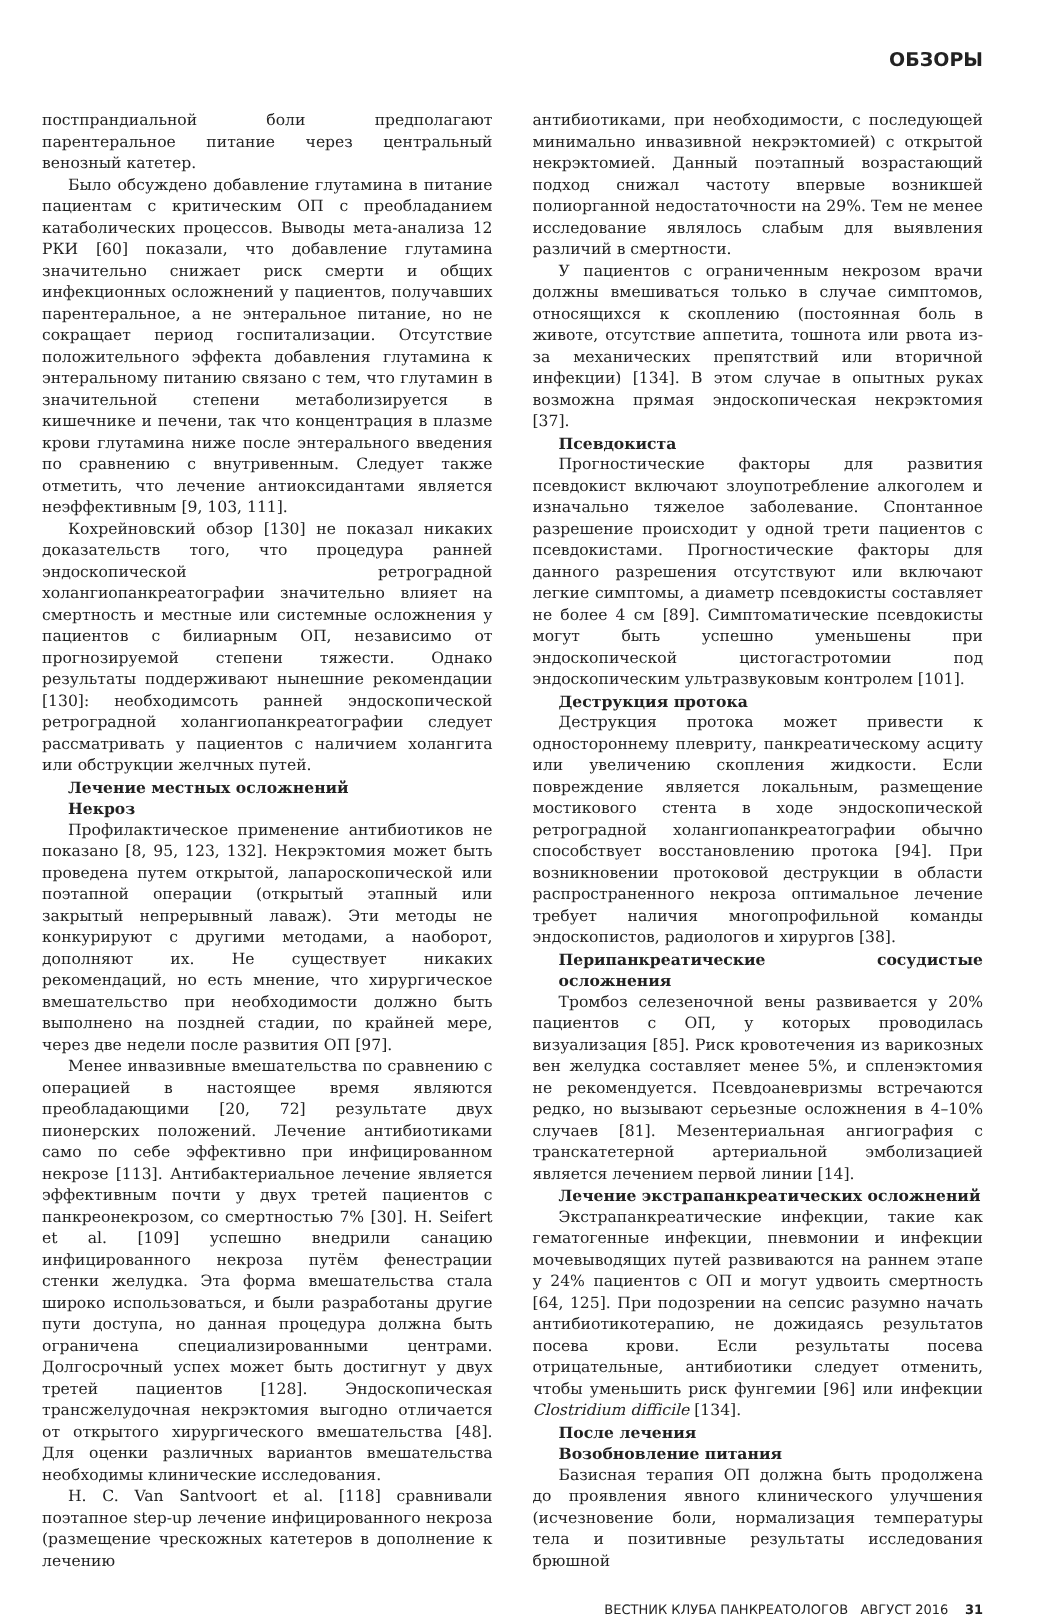ОБЗОРЫ
постпрандиальной боли предполагают парентеральное питание через центральный венозный катетер.
Было обсуждено добавление глутамина в питание пациентам с критическим ОП с преобладанием катаболических процессов. Выводы мета-анализа 12 РКИ [60] показали, что добавление глутамина значительно снижает риск смерти и общих инфекционных осложнений у пациентов, получавших парентеральное, а не энтеральное питание, но не сокращает период госпитализации. Отсутствие положительного эффекта добавления глутамина к энтеральному питанию связано с тем, что глутамин в значительной степени метаболизируется в кишечнике и печени, так что концентрация в плазме крови глутамина ниже после энтерального введения по сравнению с внутривенным. Следует также отметить, что лечение антиоксидантами является неэффективным [9, 103, 111].
Кохрейновский обзор [130] не показал никаких доказательств того, что процедура ранней эндоскопической ретроградной холангиопанкреатографии значительно влияет на смертность и местные или системные осложнения у пациентов с билиарным ОП, независимо от прогнозируемой степени тяжести. Однако результаты поддерживают нынешние рекомендации [130]: необходимсоть ранней эндоскопической ретроградной холангиопанкреатографии следует рассматривать у пациентов с наличием холангита или обструкции желчных путей.
Лечение местных осложнений
Некроз
Профилактическое применение антибиотиков не показано [8, 95, 123, 132]. Некрэктомия может быть проведена путем открытой, лапароскопической или поэтапной операции (открытый этапный или закрытый непрерывный лаваж). Эти методы не конкурируют с другими методами, а наоборот, дополняют их. Не существует никаких рекомендаций, но есть мнение, что хирургическое вмешательство при необходимости должно быть выполнено на поздней стадии, по крайней мере, через две недели после развития ОП [97].
Менее инвазивные вмешательства по сравнению с операцией в настоящее время являются преобладающими [20, 72] результате двух пионерских положений. Лечение антибиотиками само по себе эффективно при инфицированном некрозе [113]. Антибактериальное лечение является эффективным почти у двух третей пациентов с панкреонекрозом, со смертностью 7% [30]. H. Seifert et al. [109] успешно внедрили санацию инфицированного некроза путём фенестрации стенки желудка. Эта форма вмешательства стала широко использоваться, и были разработаны другие пути доступа, но данная процедура должна быть ограничена специализированными центрами. Долгосрочный успех может быть достигнут у двух третей пациентов [128]. Эндоскопическая трансжелудочная некрэктомия выгодно отличается от открытого хирургического вмешательства [48]. Для оценки различных вариантов вмешательства необходимы клинические исследования.
H. C. Van Santvoort et al. [118] сравнивали поэтапное step-up лечение инфицированного некроза (размещение чрескожных катетеров в дополнение к лечению
антибиотиками, при необходимости, с последующей минимально инвазивной некрэктомией) с открытой некрэктомией. Данный поэтапный возрастающий подход снижал частоту впервые возникшей полиорганной недостаточности на 29%. Тем не менее исследование являлось слабым для выявления различий в смертности.
У пациентов с ограниченным некрозом врачи должны вмешиваться только в случае симптомов, относящихся к скоплению (постоянная боль в животе, отсутствие аппетита, тошнота или рвота из-за механических препятствий или вторичной инфекции) [134]. В этом случае в опытных руках возможна прямая эндоскопическая некрэктомия [37].
Псевдокиста
Прогностические факторы для развития псевдокист включают злоупотребление алкоголем и изначально тяжелое заболевание. Спонтанное разрешение происходит у одной трети пациентов с псевдокистами. Прогностические факторы для данного разрешения отсутствуют или включают легкие симптомы, а диаметр псевдокисты составляет не более 4 см [89]. Симптоматические псевдокисты могут быть успешно уменьшены при эндоскопической цистогастротомии под эндоскопическим ультразвуковым контролем [101].
Деструкция протока
Деструкция протока может привести к одностороннему плевриту, панкреатическому асциту или увеличению скопления жидкости. Если повреждение является локальным, размещение мостикового стента в ходе эндоскопической ретроградной холангиопанкреатографии обычно способствует восстановлению протока [94]. При возникновении протоковой деструкции в области распространенного некроза оптимальное лечение требует наличия многопрофильной команды эндоскопистов, радиологов и хирургов [38].
Перипанкреатические сосудистые осложнения
Тромбоз селезеночной вены развивается у 20% пациентов с ОП, у которых проводилась визуализация [85]. Риск кровотечения из варикозных вен желудка составляет менее 5%, и спленэктомия не рекомендуется. Псевдоаневризмы встречаются редко, но вызывают серьезные осложнения в 4–10% случаев [81]. Мезентериальная ангиография с транскатетерной артериальной эмболизацией является лечением первой линии [14].
Лечение экстрапанкреатических осложнений
Экстрапанкреатические инфекции, такие как гематогенные инфекции, пневмонии и инфекции мочевыводящих путей развиваются на раннем этапе у 24% пациентов с ОП и могут удвоить смертность [64, 125]. При подозрении на сепсис разумно начать антибиотикотерапию, не дожидаясь результатов посева крови. Если результаты посева отрицательные, антибиотики следует отменить, чтобы уменьшить риск фунгемии [96] или инфекции Clostridium difficile [134].
После лечения
Возобновление питания
Базисная терапия ОП должна быть продолжена до проявления явного клинического улучшения (исчезновение боли, нормализация температуры тела и позитивные результаты исследования брюшной
ВЕСТНИК КЛУБА ПАНКРЕАТОЛОГОВ АВГУСТ 2016 31